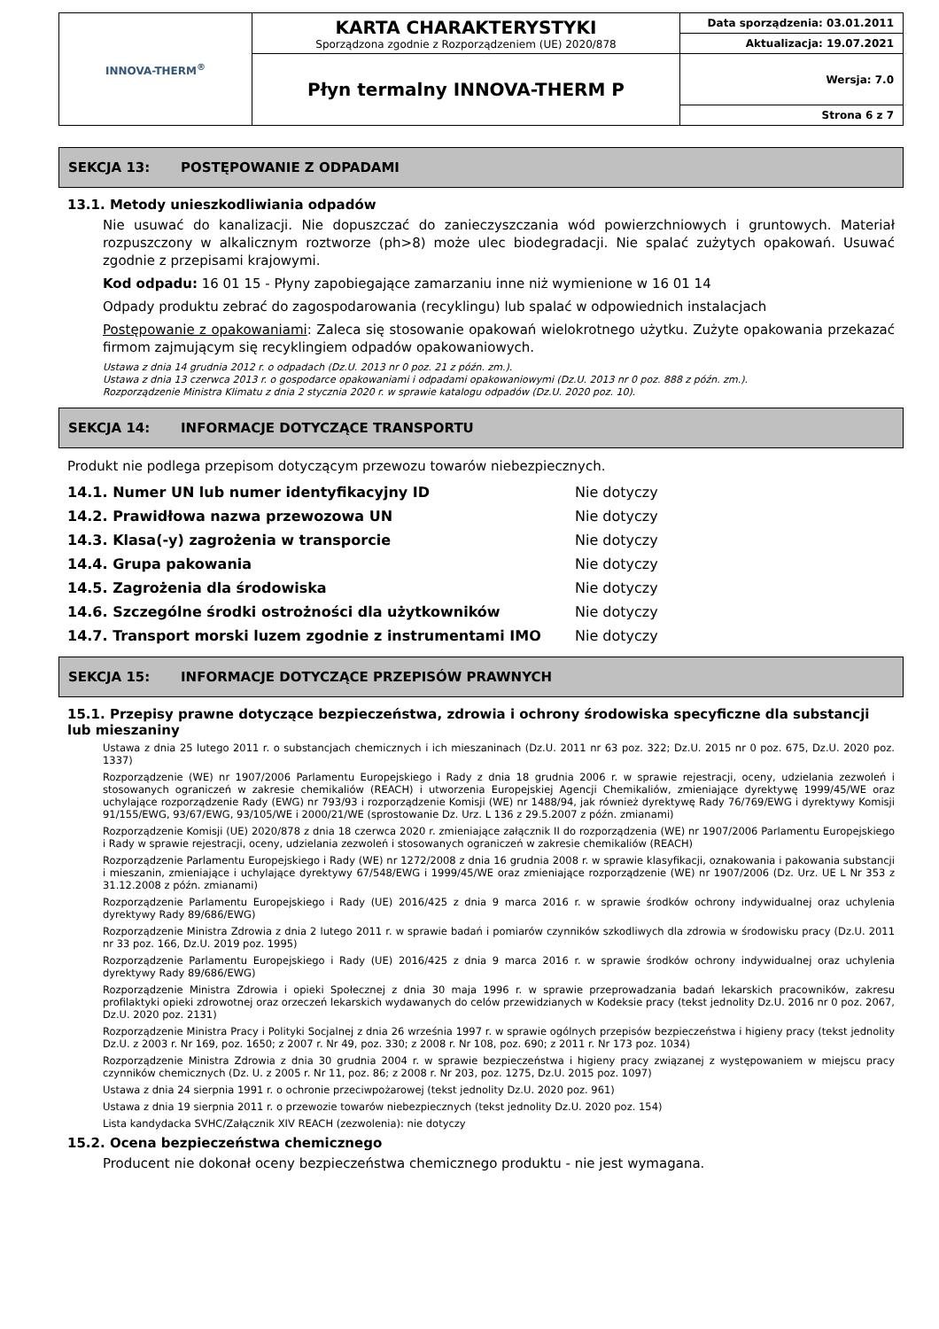| INNOVA-THERM<sup>®</sup> | KARTA CHARAKTERYSTYKI Sporządzona zgodnie z Rozporządzeniem (UE) 2020/878 | Data sporządzenia: 03.01.2011 |
| | | Aktualizacja: 19.07.2021 |
| | Płyn termalny INNOVA-THERM P | Wersja: 7.0 |
| | | Strona 6 z 7 |
SEKCJA 13: POSTĘPOWANIE Z ODPADAMI
13.1. Metody unieszkodliwiania odpadów
Nie usuwać do kanalizacji. Nie dopuszczać do zanieczyszczania wód powierzchniowych i gruntowych. Materiał rozpuszczony w alkalicznym roztworze (ph>8) może ulec biodegradacji. Nie spalać zużytych opakowań. Usuwać zgodnie z przepisami krajowymi.
Kod odpadu: 16 01 15 - Płyny zapobiegające zamarzaniu inne niż wymienione w 16 01 14
Odpady produktu zebrać do zagospodarowania (recyklingu) lub spalać w odpowiednich instalacjach
Postępowanie z opakowaniami: Zaleca się stosowanie opakowań wielokrotnego użytku. Zużyte opakowania przekazać firmom zajmującym się recyklingiem odpadów opakowaniowych.
Ustawa z dnia 14 grudnia 2012 r. o odpadach (Dz.U. 2013 nr 0 poz. 21 z późn. zm.).
Ustawa z dnia 13 czerwca 2013 r. o gospodarce opakowaniami i odpadami opakowaniowymi (Dz.U. 2013 nr 0 poz. 888 z późn. zm.).
Rozporządzenie Ministra Klimatu z dnia 2 stycznia 2020 r. w sprawie katalogu odpadów (Dz.U. 2020 poz. 10).
SEKCJA 14: INFORMACJE DOTYCZĄCE TRANSPORTU
Produkt nie podlega przepisom dotyczącym przewozu towarów niebezpiecznych.
| 14.1. Numer UN lub numer identyfikacyjny ID | Nie dotyczy |
| 14.2. Prawidłowa nazwa przewozowa UN | Nie dotyczy |
| 14.3. Klasa(-y) zagrożenia w transporcie | Nie dotyczy |
| 14.4. Grupa pakowania | Nie dotyczy |
| 14.5. Zagrożenia dla środowiska | Nie dotyczy |
| 14.6. Szczególne środki ostrożności dla użytkowników | Nie dotyczy |
| 14.7. Transport morski luzem zgodnie z instrumentami IMO | Nie dotyczy |
SEKCJA 15: INFORMACJE DOTYCZĄCE PRZEPISÓW PRAWNYCH
15.1. Przepisy prawne dotyczące bezpieczeństwa, zdrowia i ochrony środowiska specyficzne dla substancji lub mieszaniny
Ustawa z dnia 25 lutego 2011 r. o substancjach chemicznych i ich mieszaninach (Dz.U. 2011 nr 63 poz. 322; Dz.U. 2015 nr 0 poz. 675, Dz.U. 2020 poz. 1337)
Rozporządzenie (WE) nr 1907/2006 Parlamentu Europejskiego i Rady z dnia 18 grudnia 2006 r. w sprawie rejestracji, oceny, udzielania zezwoleń i stosowanych ograniczeń w zakresie chemikaliów (REACH) i utworzenia Europejskiej Agencji Chemikaliów, zmieniające dyrektywę 1999/45/WE oraz uchylające rozporządzenie Rady (EWG) nr 793/93 i rozporządzenie Komisji (WE) nr 1488/94, jak również dyrektywę Rady 76/769/EWG i dyrektywy Komisji 91/155/EWG, 93/67/EWG, 93/105/WE i 2000/21/WE (sprostowanie Dz. Urz. L 136 z 29.5.2007 z późn. zmianami)
Rozporządzenie Komisji (UE) 2020/878 z dnia 18 czerwca 2020 r. zmieniające załącznik II do rozporządzenia (WE) nr 1907/2006 Parlamentu Europejskiego i Rady w sprawie rejestracji, oceny, udzielania zezwoleń i stosowanych ograniczeń w zakresie chemikaliów (REACH)
Rozporządzenie Parlamentu Europejskiego i Rady (WE) nr 1272/2008 z dnia 16 grudnia 2008 r. w sprawie klasyfikacji, oznakowania i pakowania substancji i mieszanin, zmieniające i uchylające dyrektywy 67/548/EWG i 1999/45/WE oraz zmieniające rozporządzenie (WE) nr 1907/2006 (Dz. Urz. UE L Nr 353 z 31.12.2008 z późn. zmianami)
Rozporządzenie Parlamentu Europejskiego i Rady (UE) 2016/425 z dnia 9 marca 2016 r. w sprawie środków ochrony indywidualnej oraz uchylenia dyrektywy Rady 89/686/EWG)
Rozporządzenie Ministra Zdrowia z dnia 2 lutego 2011 r. w sprawie badań i pomiarów czynników szkodliwych dla zdrowia w środowisku pracy (Dz.U. 2011 nr 33 poz. 166, Dz.U. 2019 poz. 1995)
Rozporządzenie Parlamentu Europejskiego i Rady (UE) 2016/425 z dnia 9 marca 2016 r. w sprawie środków ochrony indywidualnej oraz uchylenia dyrektywy Rady 89/686/EWG)
Rozporządzenie Ministra Zdrowia i opieki Społecznej z dnia 30 maja 1996 r. w sprawie przeprowadzania badań lekarskich pracowników, zakresu profilaktyki opieki zdrowotnej oraz orzeczeń lekarskich wydawanych do celów przewidzianych w Kodeksie pracy (tekst jednolity Dz.U. 2016 nr 0 poz. 2067, Dz.U. 2020 poz. 2131)
Rozporządzenie Ministra Pracy i Polityki Socjalnej z dnia 26 września 1997 r. w sprawie ogólnych przepisów bezpieczeństwa i higieny pracy (tekst jednolity Dz.U. z 2003 r. Nr 169, poz. 1650; z 2007 r. Nr 49, poz. 330; z 2008 r. Nr 108, poz. 690; z 2011 r. Nr 173 poz. 1034)
Rozporządzenie Ministra Zdrowia z dnia 30 grudnia 2004 r. w sprawie bezpieczeństwa i higieny pracy związanej z występowaniem w miejscu pracy czynników chemicznych (Dz. U. z 2005 r. Nr 11, poz. 86; z 2008 r. Nr 203, poz. 1275, Dz.U. 2015 poz. 1097)
Ustawa z dnia 24 sierpnia 1991 r. o ochronie przeciwpożarowej (tekst jednolity Dz.U. 2020 poz. 961)
Ustawa z dnia 19 sierpnia 2011 r. o przewozie towarów niebezpiecznych (tekst jednolity Dz.U. 2020 poz. 154)
Lista kandydacka SVHC/Załącznik XIV REACH (zezwolenia): nie dotyczy
15.2. Ocena bezpieczeństwa chemicznego
Producent nie dokonał oceny bezpieczeństwa chemicznego produktu - nie jest wymagana.